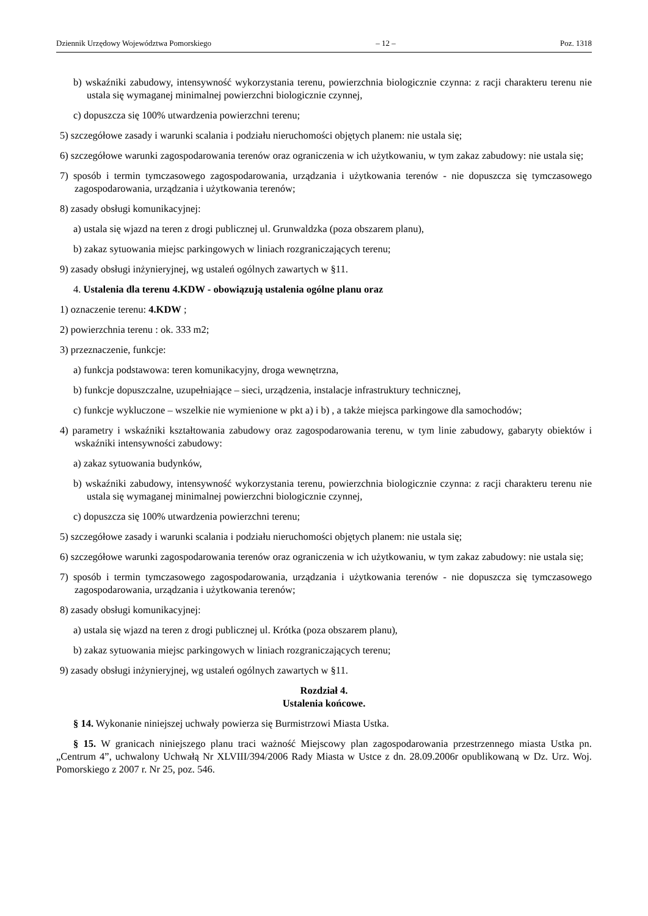Dziennik Urzędowy Województwa Pomorskiego – 12 – Poz. 1318
b) wskaźniki zabudowy, intensywność wykorzystania terenu, powierzchnia biologicznie czynna: z racji charakteru terenu nie ustala się wymaganej minimalnej powierzchni biologicznie czynnej,
c) dopuszcza się 100% utwardzenia powierzchni terenu;
5) szczegółowe zasady i warunki scalania i podziału nieruchomości objętych planem: nie ustala się;
6) szczegółowe warunki zagospodarowania terenów oraz ograniczenia w ich użytkowaniu, w tym zakaz zabudowy: nie ustala się;
7) sposób i termin tymczasowego zagospodarowania, urządzania i użytkowania terenów - nie dopuszcza się tymczasowego zagospodarowania, urządzania i użytkowania terenów;
8) zasady obsługi komunikacyjnej:
a) ustala się wjazd na teren z drogi publicznej ul. Grunwaldzka (poza obszarem planu),
b) zakaz sytuowania miejsc parkingowych w liniach rozgraniczających terenu;
9) zasady obsługi inżynieryjnej, wg ustaleń ogólnych zawartych w §11.
4. Ustalenia dla terenu 4.KDW - obowiązują ustalenia ogólne planu oraz
1) oznaczenie terenu: 4.KDW ;
2) powierzchnia terenu : ok. 333 m2;
3) przeznaczenie, funkcje:
a) funkcja podstawowa: teren komunikacyjny, droga wewnętrzna,
b) funkcje dopuszczalne, uzupełniające – sieci, urządzenia, instalacje infrastruktury technicznej,
c) funkcje wykluczone – wszelkie nie wymienione w pkt a) i b) , a także miejsca parkingowe dla samochodów;
4) parametry i wskaźniki kształtowania zabudowy oraz zagospodarowania terenu, w tym linie zabudowy, gabaryty obiektów i wskaźniki intensywności zabudowy:
a) zakaz sytuowania budynków,
b) wskaźniki zabudowy, intensywność wykorzystania terenu, powierzchnia biologicznie czynna: z racji charakteru terenu nie ustala się wymaganej minimalnej powierzchni biologicznie czynnej,
c) dopuszcza się 100% utwardzenia powierzchni terenu;
5) szczegółowe zasady i warunki scalania i podziału nieruchomości objętych planem: nie ustala się;
6) szczegółowe warunki zagospodarowania terenów oraz ograniczenia w ich użytkowaniu, w tym zakaz zabudowy: nie ustala się;
7) sposób i termin tymczasowego zagospodarowania, urządzania i użytkowania terenów - nie dopuszcza się tymczasowego zagospodarowania, urządzania i użytkowania terenów;
8) zasady obsługi komunikacyjnej:
a) ustala się wjazd na teren z drogi publicznej ul. Krótka (poza obszarem planu),
b) zakaz sytuowania miejsc parkingowych w liniach rozgraniczających terenu;
9) zasady obsługi inżynieryjnej, wg ustaleń ogólnych zawartych w §11.
Rozdział 4.
Ustalenia końcowe.
§ 14. Wykonanie niniejszej uchwały powierza się Burmistrzowi Miasta Ustka.
§ 15. W granicach niniejszego planu traci ważność Miejscowy plan zagospodarowania przestrzennego miasta Ustka pn. „Centrum 4”, uchwalony Uchwałą Nr XLVIII/394/2006 Rady Miasta w Ustce z dn. 28.09.2006r opublikowaną w Dz. Urz. Woj. Pomorskiego z 2007 r. Nr 25, poz. 546.